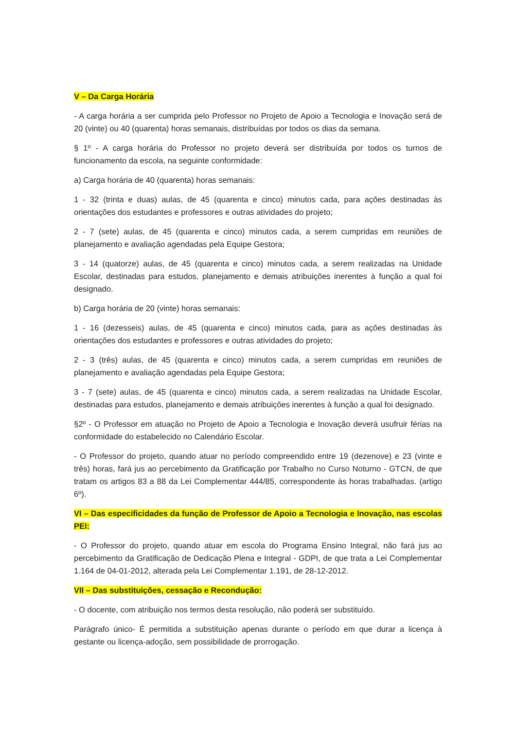V – Da Carga Horária
- A carga horária a ser cumprida pelo Professor no Projeto de Apoio a Tecnologia e Inovação será de 20 (vinte) ou 40 (quarenta) horas semanais, distribuídas por todos os dias da semana.
§ 1º - A carga horária do Professor no projeto deverá ser distribuída por todos os turnos de funcionamento da escola, na seguinte conformidade:
a) Carga horária de 40 (quarenta) horas semanais:
1 - 32 (trinta e duas) aulas, de 45 (quarenta e cinco) minutos cada, para ações destinadas às orientações dos estudantes e professores e outras atividades do projeto;
2 - 7 (sete) aulas, de 45 (quarenta e cinco) minutos cada, a serem cumpridas em reuniões de planejamento e avaliação agendadas pela Equipe Gestora;
3 - 14 (quatorze) aulas, de 45 (quarenta e cinco) minutos cada, a serem realizadas na Unidade Escolar, destinadas para estudos, planejamento e demais atribuições inerentes à função a qual foi designado.
b) Carga horária de 20 (vinte) horas semanais:
1 - 16 (dezesseis) aulas, de 45 (quarenta e cinco) minutos cada, para as ações destinadas às orientações dos estudantes e professores e outras atividades do projeto;
2 - 3 (três) aulas, de 45 (quarenta e cinco) minutos cada, a serem cumpridas em reuniões de planejamento e avaliação agendadas pela Equipe Gestora;
3 - 7 (sete) aulas, de 45 (quarenta e cinco) minutos cada, a serem realizadas na Unidade Escolar, destinadas para estudos, planejamento e demais atribuições inerentes à função a qual foi designado.
§2º - O Professor em atuação no Projeto de Apoio a Tecnologia e Inovação deverá usufruir férias na conformidade do estabelecido no Calendário Escolar.
- O Professor do projeto, quando atuar no período compreendido entre 19 (dezenove) e 23 (vinte e três) horas, fará jus ao percebimento da Gratificação por Trabalho no Curso Noturno - GTCN, de que tratam os artigos 83 a 88 da Lei Complementar 444/85, correspondente às horas trabalhadas. (artigo 6º).
VI – Das especificidades da função de Professor de Apoio a Tecnologia e Inovação, nas escolas PEI:
- O Professor do projeto, quando atuar em escola do Programa Ensino Integral, não fará jus ao percebimento da Gratificação de Dedicação Plena e Integral - GDPI, de que trata a Lei Complementar 1.164 de 04-01-2012, alterada pela Lei Complementar 1.191, de 28-12-2012.
VII – Das substituições, cessação e Recondução:
- O docente, com atribuição nos termos desta resolução, não poderá ser substituído.
Parágrafo único- É permitida a substituição apenas durante o período em que durar a licença à gestante ou licença-adoção, sem possibilidade de prorrogação.